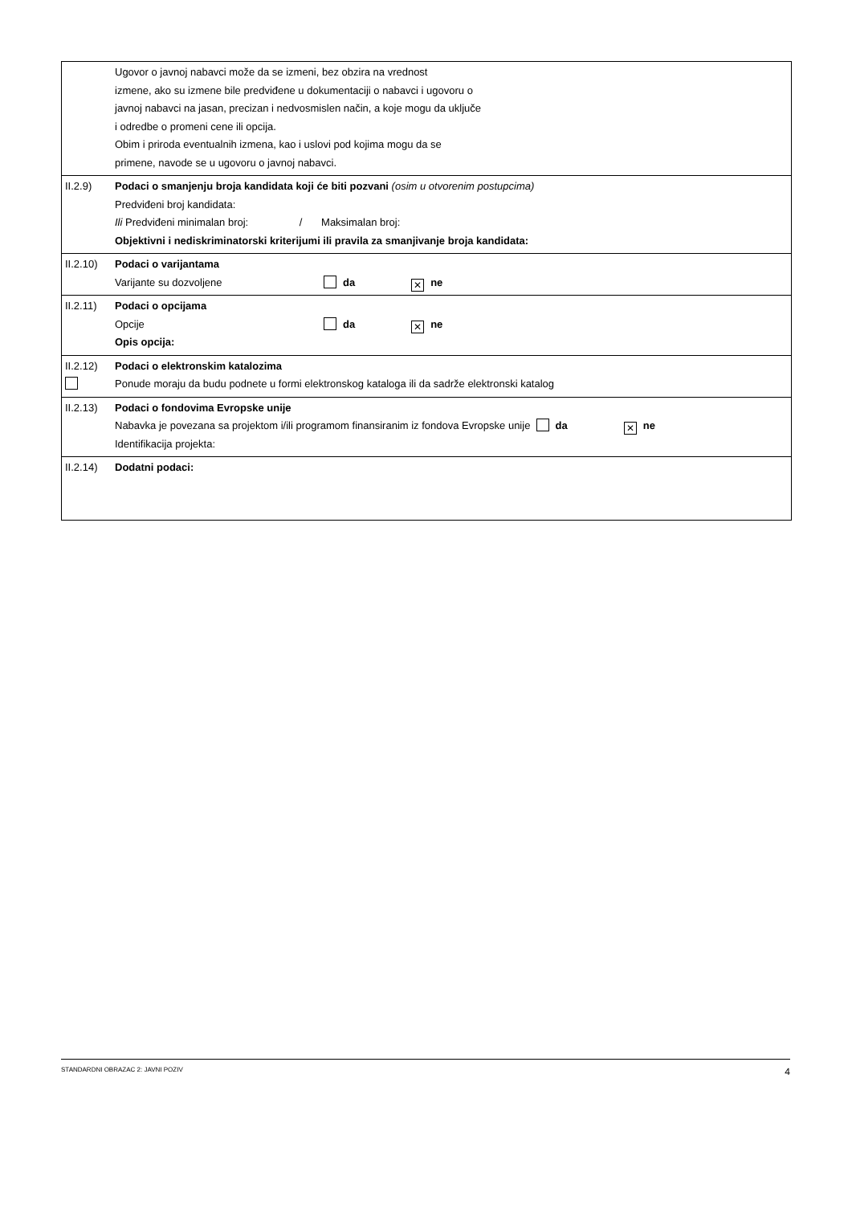Ugovor o javnoj nabavci može da se izmeni, bez obzira na vrednost
izmene, ako su izmene bile predviđene u dokumentaciji o nabavci i ugovoru o
javnoj nabavci na jasan, precizan i nedvosmislen način, a koje mogu da uključe
i odredbe o promeni cene ili opcija.
Obim i priroda eventualnih izmena, kao i uslovi pod kojima mogu da se
primene, navode se u ugovoru o javnoj nabavci.
II.2.9) Podaci o smanjenju broja kandidata koji će biti pozvani (osim u otvorenim postupcima)
Predviđeni broj kandidata:
Ili Predviđeni minimalan broj: / Maksimalan broj:
Objektivni i nediskriminatorski kriterijumi ili pravila za smanjivanje broja kandidata:
II.2.10) Podaci o varijantama
Varijante su dozvoljene da ✕ ne
II.2.11) Podaci o opcijama
Opcije da ✕ ne
Opis opcija:
II.2.12)
Podaci o elektronskim katalozima
Ponude moraju da budu podnete u formi elektronskog kataloga ili da sadrže elektronski katalog
II.2.13) Podaci o fondovima Evropske unije
Nabavka je povezana sa projektom i/ili programom finansiranim iz fondova Evropske unije da ✕ ne
Identifikacija projekta:
II.2.14) Dodatni podaci:
STANDARDNI OBRAZAC 2: JAVNI POZIV 4